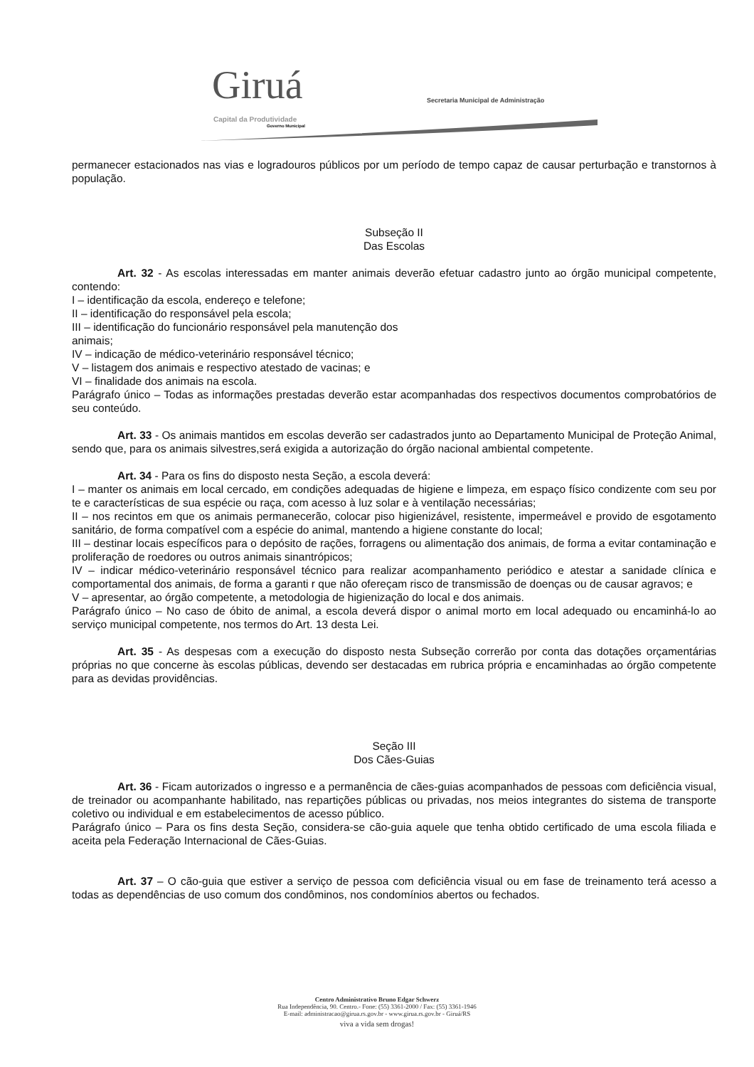Giruá Capital da Produtividade
Governo Municipal
Secretaria Municipal de Administração
permanecer estacionados nas vias e logradouros públicos por um período de tempo capaz de causar perturbação e transtornos à população.
Subseção II
Das Escolas
Art. 32 - As escolas interessadas em manter animais deverão efetuar cadastro junto ao órgão municipal competente, contendo:
I – identificação da escola, endereço e telefone;
II – identificação do responsável pela escola;
III – identificação do funcionário responsável pela manutenção dos
animais;
IV – indicação de médico-veterinário responsável técnico;
V – listagem dos animais e respectivo atestado de vacinas; e
VI – finalidade dos animais na escola.
Parágrafo único – Todas as informações prestadas deverão estar acompanhadas dos respectivos documentos comprobatórios de seu conteúdo.
Art. 33 - Os animais mantidos em escolas deverão ser cadastrados junto ao Departamento Municipal de Proteção Animal, sendo que, para os animais silvestres,será exigida a autorização do órgão nacional ambiental competente.
Art. 34 - Para os fins do disposto nesta Seção, a escola deverá:
I – manter os animais em local cercado, em condições adequadas de higiene e limpeza, em espaço físico condizente com seu por te e características de sua espécie ou raça, com acesso à luz solar e à ventilação necessárias;
II – nos recintos em que os animais permanecerão, colocar piso higienizável, resistente, impermeável e provido de esgotamento sanitário, de forma compatível com a espécie do animal, mantendo a higiene constante do local;
III – destinar locais específicos para o depósito de rações, forragens ou alimentação dos animais, de forma a evitar contaminação e proliferação de roedores ou outros animais sinantrópicos;
IV – indicar médico-veterinário responsável técnico para realizar acompanhamento periódico e atestar a sanidade clínica e comportamental dos animais, de forma a garanti r que não ofereçam risco de transmissão de doenças ou de causar agravos; e
V – apresentar, ao órgão competente, a metodologia de higienização do local e dos animais.
Parágrafo único – No caso de óbito de animal, a escola deverá dispor o animal morto em local adequado ou encaminhá-lo ao serviço municipal competente, nos termos do Art. 13 desta Lei.
Art. 35 - As despesas com a execução do disposto nesta Subseção correrão por conta das dotações orçamentárias próprias no que concerne às escolas públicas, devendo ser destacadas em rubrica própria e encaminhadas ao órgão competente para as devidas providências.
Seção III
Dos Cães-Guias
Art. 36 - Ficam autorizados o ingresso e a permanência de cães-guias acompanhados de pessoas com deficiência visual, de treinador ou acompanhante habilitado, nas repartições públicas ou privadas, nos meios integrantes do sistema de transporte coletivo ou individual e em estabelecimentos de acesso público.
Parágrafo único – Para os fins desta Seção, considera-se cão-guia aquele que tenha obtido certificado de uma escola filiada e aceita pela Federação Internacional de Cães-Guias.
Art. 37 – O cão-guia que estiver a serviço de pessoa com deficiência visual ou em fase de treinamento terá acesso a todas as dependências de uso comum dos condôminos, nos condomínios abertos ou fechados.
Centro Administrativo Bruno Edgar Schwerz
Rua Independência, 90. Centro.- Fone: (55) 3361-2000 / Fax: (55) 3361-1946
E-mail: administracao@girua.rs.gov.br - www.girua.rs.gov.br - Giruá/RS
viva a vida sem drogas!